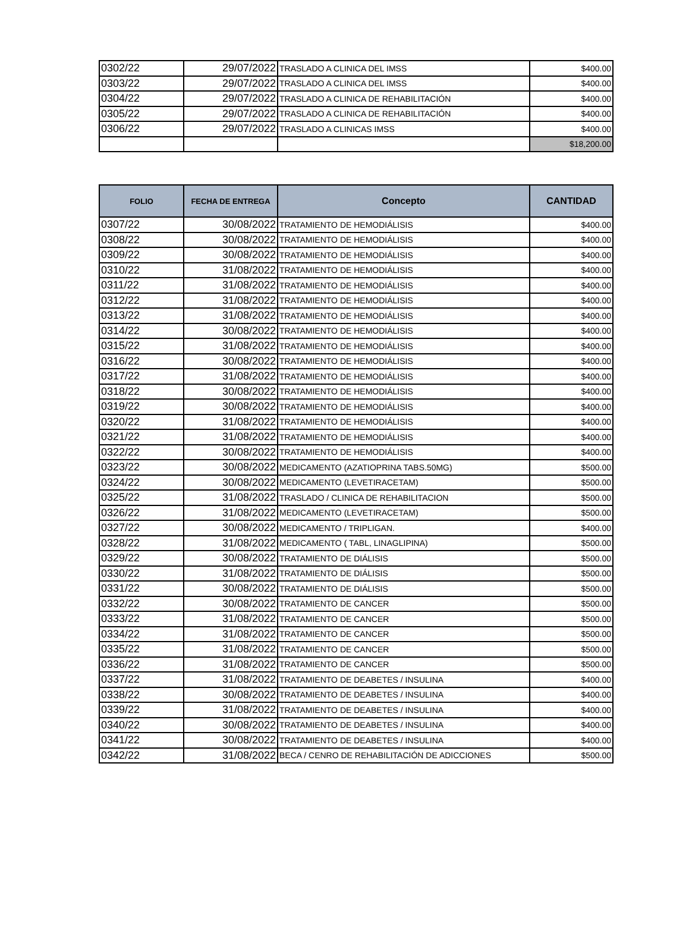| 0302/22 | 29/07/2022 | TRASLADO A CLINICA DEL IMSS | $400.00 |
| 0303/22 | 29/07/2022 | TRASLADO A CLINICA DEL IMSS | $400.00 |
| 0304/22 | 29/07/2022 | TRASLADO A CLINICA DE REHABILITACIÓN | $400.00 |
| 0305/22 | 29/07/2022 | TRASLADO A CLINICA DE REHABILITACIÓN | $400.00 |
| 0306/22 | 29/07/2022 | TRASLADO A CLINICAS IMSS | $400.00 |
| | | | $18,200.00 |
| FOLIO | FECHA DE ENTREGA | Concepto | CANTIDAD |
| --- | --- | --- | --- |
| 0307/22 | 30/08/2022 | TRATAMIENTO DE HEMODIÁLISIS | $400.00 |
| 0308/22 | 30/08/2022 | TRATAMIENTO DE HEMODIÁLISIS | $400.00 |
| 0309/22 | 30/08/2022 | TRATAMIENTO DE HEMODIÁLISIS | $400.00 |
| 0310/22 | 31/08/2022 | TRATAMIENTO DE HEMODIÁLISIS | $400.00 |
| 0311/22 | 31/08/2022 | TRATAMIENTO DE HEMODIÁLISIS | $400.00 |
| 0312/22 | 31/08/2022 | TRATAMIENTO DE HEMODIÁLISIS | $400.00 |
| 0313/22 | 31/08/2022 | TRATAMIENTO DE HEMODIÁLISIS | $400.00 |
| 0314/22 | 30/08/2022 | TRATAMIENTO DE HEMODIÁLISIS | $400.00 |
| 0315/22 | 31/08/2022 | TRATAMIENTO DE HEMODIÁLISIS | $400.00 |
| 0316/22 | 30/08/2022 | TRATAMIENTO DE HEMODIÁLISIS | $400.00 |
| 0317/22 | 31/08/2022 | TRATAMIENTO DE HEMODIÁLISIS | $400.00 |
| 0318/22 | 30/08/2022 | TRATAMIENTO DE HEMODIÁLISIS | $400.00 |
| 0319/22 | 30/08/2022 | TRATAMIENTO DE HEMODIÁLISIS | $400.00 |
| 0320/22 | 31/08/2022 | TRATAMIENTO DE HEMODIÁLISIS | $400.00 |
| 0321/22 | 31/08/2022 | TRATAMIENTO DE HEMODIÁLISIS | $400.00 |
| 0322/22 | 30/08/2022 | TRATAMIENTO DE HEMODIÁLISIS | $400.00 |
| 0323/22 | 30/08/2022 | MEDICAMENTO (AZATIOPRINA TABS.50MG) | $500.00 |
| 0324/22 | 30/08/2022 | MEDICAMENTO (LEVETIRACETAM) | $500.00 |
| 0325/22 | 31/08/2022 | TRASLADO / CLINICA DE REHABILITACION | $500.00 |
| 0326/22 | 31/08/2022 | MEDICAMENTO (LEVETIRACETAM) | $500.00 |
| 0327/22 | 30/08/2022 | MEDICAMENTO / TRIPLIGAN. | $400.00 |
| 0328/22 | 31/08/2022 | MEDICAMENTO ( TABL, LINAGLIPINA) | $500.00 |
| 0329/22 | 30/08/2022 | TRATAMIENTO DE DIÁLISIS | $500.00 |
| 0330/22 | 31/08/2022 | TRATAMIENTO DE DIÁLISIS | $500.00 |
| 0331/22 | 30/08/2022 | TRATAMIENTO DE DIÁLISIS | $500.00 |
| 0332/22 | 30/08/2022 | TRATAMIENTO DE CANCER | $500.00 |
| 0333/22 | 31/08/2022 | TRATAMIENTO DE CANCER | $500.00 |
| 0334/22 | 31/08/2022 | TRATAMIENTO DE CANCER | $500.00 |
| 0335/22 | 31/08/2022 | TRATAMIENTO DE CANCER | $500.00 |
| 0336/22 | 31/08/2022 | TRATAMIENTO DE CANCER | $500.00 |
| 0337/22 | 31/08/2022 | TRATAMIENTO DE DEABETES / INSULINA | $400.00 |
| 0338/22 | 30/08/2022 | TRATAMIENTO DE DEABETES / INSULINA | $400.00 |
| 0339/22 | 31/08/2022 | TRATAMIENTO DE DEABETES / INSULINA | $400.00 |
| 0340/22 | 30/08/2022 | TRATAMIENTO DE DEABETES / INSULINA | $400.00 |
| 0341/22 | 30/08/2022 | TRATAMIENTO DE DEABETES / INSULINA | $400.00 |
| 0342/22 | 31/08/2022 | BECA / CENRO DE REHABILITACIÓN DE ADICCIONES | $500.00 |